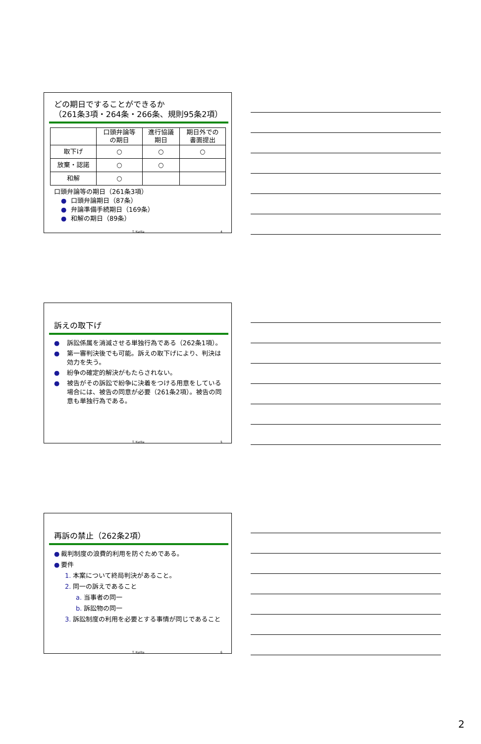どの期日ですることができるか
（261条3項・264条・266条、規則95条2項）
| | 口頭弁論等 の期日 | 進行協議 期日 | 期日外での 書面提出 |
| 取下げ | ○ | ○ | ○ |
| 放棄・認諾 | ○ | ○ | |
| 和解 | ○ | | |
口頭弁論等の期日（261条3項）
● 口頭弁論期日（87条）
● 弁論準備手続期日（169条）
● 和解の期日（89条）
T. Kurita 4
訴えの取下げ
● 訴訟係属を消滅させる単独行為である（262条1項）。
● 第一審判決後でも可能。訴えの取下げにより、判決は効力を失う。
● 紛争の確定的解決がもたらされない。
● 被告がその訴訟で紛争に決着をつける用意をしている場合には、被告の同意が必要（261条2項）。被告の同意も単独行為である。
T. Kurita 5
再訴の禁止（262条2項）
● 裁判制度の浪費的利用を防ぐためである。
● 要件
1. 本案について終局判決があること。
2. 同一の訴えであること
a. 当事者の同一
b. 訴訟物の同一
3. 訴訟制度の利用を必要とする事情が同じであること
T. Kurita 6
2